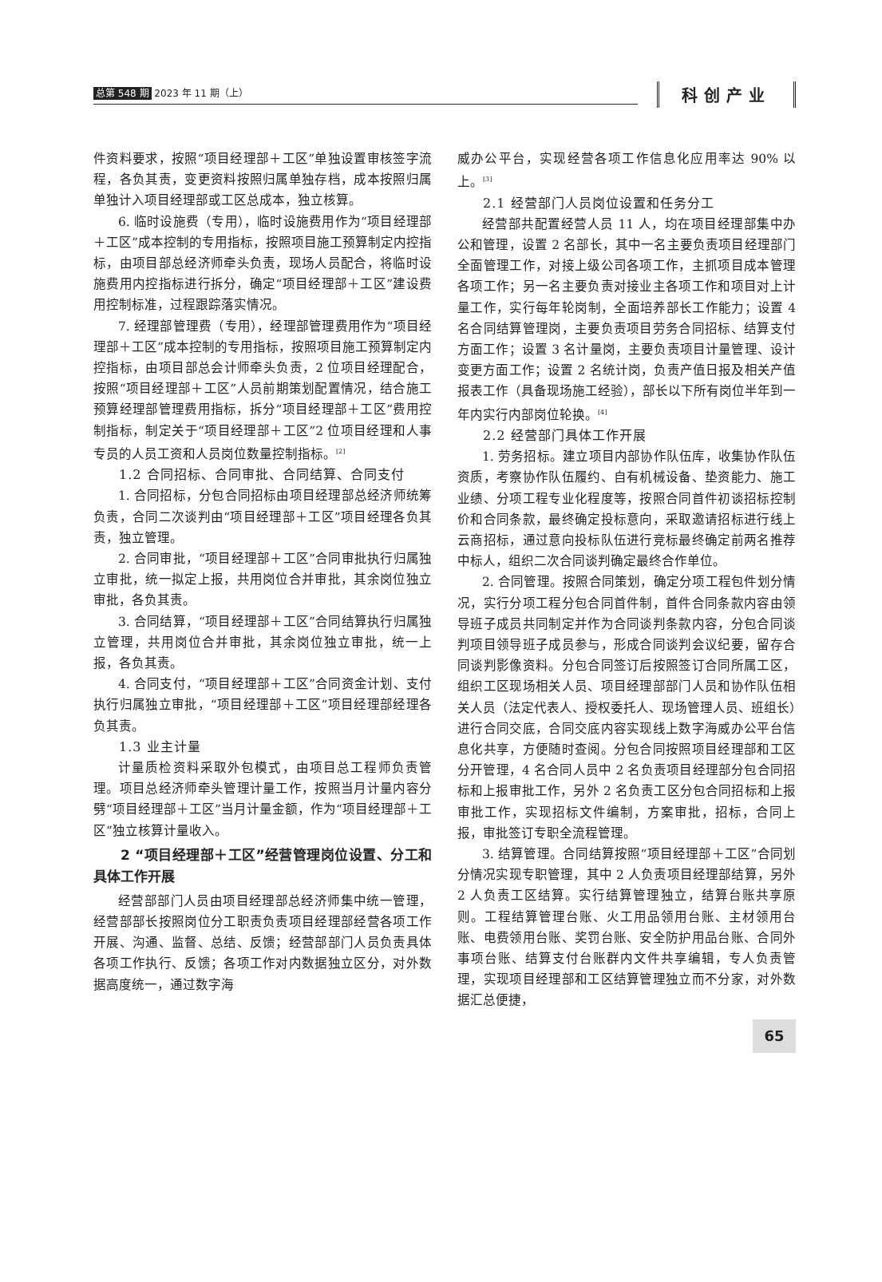总第 548 期 2023 年 11 期（上）
科创产业
件资料要求，按照“项目经理部＋工区”单独设置审核签字流程，各负其责，变更资料按照归属单独存档，成本按照归属单独计入项目经理部或工区总成本，独立核算。
6. 临时设施费（专用），临时设施费用作为“项目经理部＋工区”成本控制的专用指标，按照项目施工预算制定内控指标，由项目部总经济师牵头负责，现场人员配合，将临时设施费用内控指标进行拆分，确定“项目经理部＋工区”建设费用控制标准，过程跟踪落实情况。
7. 经理部管理费（专用），经理部管理费用作为“项目经理部＋工区”成本控制的专用指标，按照项目施工预算制定内控指标，由项目部总会计师牵头负责，2 位项目经理配合，按照“项目经理部＋工区”人员前期策划配置情况，结合施工预算经理部管理费用指标，拆分“项目经理部＋工区”费用控制指标，制定关于“项目经理部＋工区”2 位项目经理和人事专员的人员工资和人员岗位数量控制指标。<sup>[2]</sup>
1.2 合同招标、合同审批、合同结算、合同支付
1. 合同招标，分包合同招标由项目经理部总经济师统筹负责，合同二次谈判由“项目经理部＋工区”项目经理各负其责，独立管理。
2. 合同审批，“项目经理部＋工区”合同审批执行归属独立审批，统一拟定上报，共用岗位合并审批，其余岗位独立审批，各负其责。
3. 合同结算，“项目经理部＋工区”合同结算执行归属独立管理，共用岗位合并审批，其余岗位独立审批，统一上报，各负其责。
4. 合同支付，“项目经理部＋工区”合同资金计划、支付执行归属独立审批，“项目经理部＋工区”项目经理部经理各负其责。
1.3 业主计量
计量质检资料采取外包模式，由项目总工程师负责管理。项目总经济师牵头管理计量工作，按照当月计量内容分劈“项目经理部＋工区”当月计量金额，作为“项目经理部＋工区”独立核算计量收入。
2 “项目经理部＋工区”经营管理岗位设置、分工和具体工作开展
经营部部门人员由项目经理部总经济师集中统一管理，经营部部长按照岗位分工职责负责项目经理部经营各项工作开展、沟通、监督、总结、反馈；经营部部门人员负责具体各项工作执行、反馈；各项工作对内数据独立区分，对外数据高度统一，通过数字海
威办公平台，实现经营各项工作信息化应用率达 90% 以上。<sup>[3]</sup>
2.1 经营部门人员岗位设置和任务分工
经营部共配置经营人员 11 人，均在项目经理部集中办公和管理，设置 2 名部长，其中一名主要负责项目经理部门全面管理工作，对接上级公司各项工作，主抓项目成本管理各项工作；另一名主要负责对接业主各项工作和项目对上计量工作，实行每年轮岗制，全面培养部长工作能力；设置 4 名合同结算管理岗，主要负责项目劳务合同招标、结算支付方面工作；设置 3 名计量岗，主要负责项目计量管理、设计变更方面工作；设置 2 名统计岗，负责产值日报及相关产值报表工作（具备现场施工经验），部长以下所有岗位半年到一年内实行内部岗位轮换。<sup>[4]</sup>
2.2 经营部门具体工作开展
1. 劳务招标。建立项目内部协作队伍库，收集协作队伍资质，考察协作队伍履约、自有机械设备、垫资能力、施工业绩、分项工程专业化程度等，按照合同首件初谈招标控制价和合同条款，最终确定投标意向，采取邀请招标进行线上云商招标，通过意向投标队伍进行竞标最终确定前两名推荐中标人，组织二次合同谈判确定最终合作单位。
2. 合同管理。按照合同策划，确定分项工程包件划分情况，实行分项工程分包合同首件制，首件合同条款内容由领导班子成员共同制定并作为合同谈判条款内容，分包合同谈判项目领导班子成员参与，形成合同谈判会议纪要，留存合同谈判影像资料。分包合同签订后按照签订合同所属工区，组织工区现场相关人员、项目经理部部门人员和协作队伍相关人员（法定代表人、授权委托人、现场管理人员、班组长）进行合同交底，合同交底内容实现线上数字海威办公平台信息化共享，方便随时查阅。分包合同按照项目经理部和工区分开管理，4 名合同人员中 2 名负责项目经理部分包合同招标和上报审批工作，另外 2 名负责工区分包合同招标和上报审批工作，实现招标文件编制，方案审批，招标，合同上报，审批签订专职全流程管理。
3. 结算管理。合同结算按照“项目经理部＋工区”合同划分情况实现专职管理，其中 2 人负责项目经理部结算，另外 2 人负责工区结算。实行结算管理独立，结算台账共享原则。工程结算管理台账、火工用品领用台账、主材领用台账、电费领用台账、奖罚台账、安全防护用品台账、合同外事项台账、结算支付台账群内文件共享编辑，专人负责管理，实现项目经理部和工区结算管理独立而不分家，对外数据汇总便捷，
65